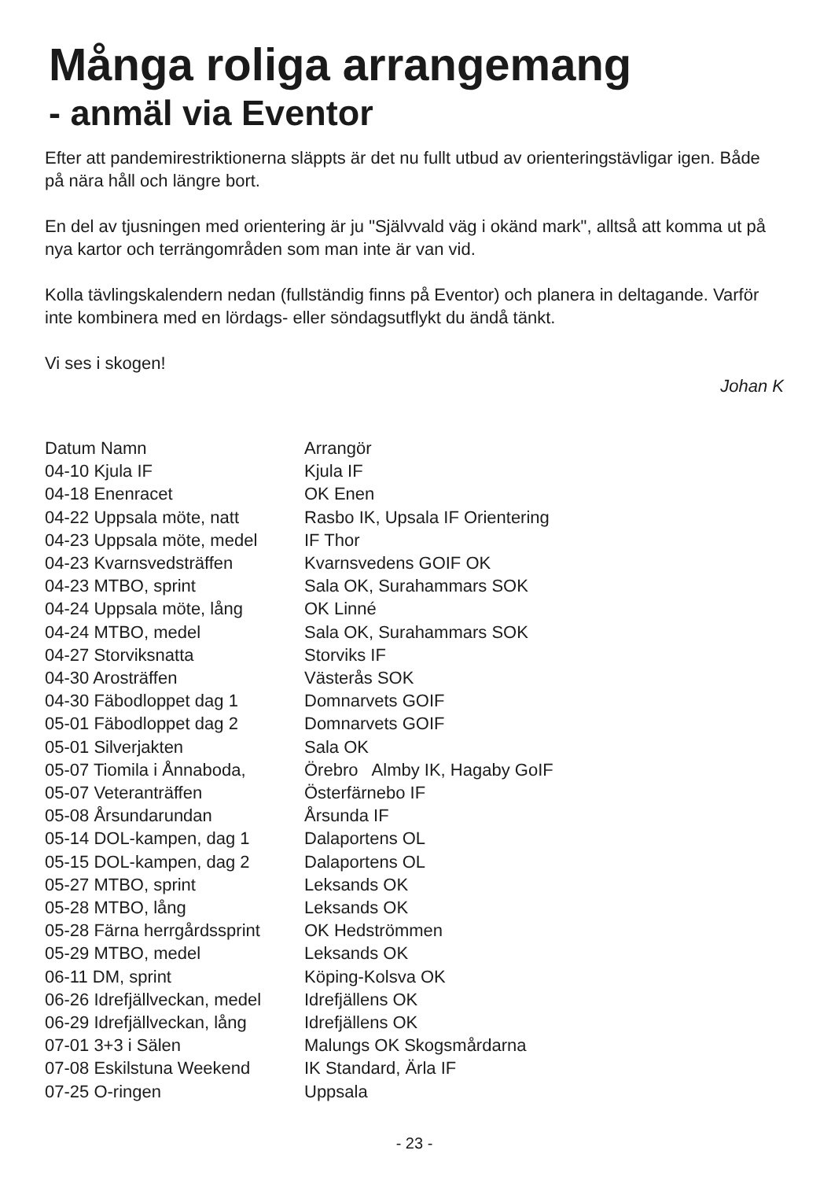Många roliga arrangemang
- anmäl via Eventor
Efter att pandemirestriktionerna släppts är det nu fullt utbud av orienteringstävligar igen. Både på nära håll och längre bort.
En del av tjusningen med orientering är ju "Självvald väg i okänd mark", alltså att komma ut på nya kartor och terrängområden som man inte är van vid.
Kolla tävlingskalendern nedan (fullständig finns på Eventor) och planera in deltagande. Varför inte kombinera med en lördags- eller söndagsutflykt du ändå tänkt.
Vi ses i skogen!
Johan K
| Datum Namn | Arrangör |
| --- | --- |
| 04-10 Kjula IF | Kjula IF |
| 04-18 Enenracet | OK Enen |
| 04-22 Uppsala möte, natt | Rasbo IK, Upsala IF Orientering |
| 04-23 Uppsala möte, medel | IF Thor |
| 04-23 Kvarnsvedsträffen | Kvarnsvedens GOIF OK |
| 04-23 MTBO, sprint | Sala OK, Surahammars SOK |
| 04-24 Uppsala möte, lång | OK Linné |
| 04-24 MTBO, medel | Sala OK, Surahammars SOK |
| 04-27 Storviksnatta | Storviks IF |
| 04-30 Arosträffen | Västerås SOK |
| 04-30 Fäbodloppet dag 1 | Domnarvets GOIF |
| 05-01 Fäbodloppet dag 2 | Domnarvets GOIF |
| 05-01 Silverjakten | Sala OK |
| 05-07 Tiomila i Ånnaboda, | Örebro Almby IK, Hagaby GoIF |
| 05-07 Veteranträffen | Österfärnebo IF |
| 05-08 Årsundarundan | Årsunda IF |
| 05-14 DOL-kampen, dag 1 | Dalaportens OL |
| 05-15 DOL-kampen, dag 2 | Dalaportens OL |
| 05-27 MTBO, sprint | Leksands OK |
| 05-28 MTBO, lång | Leksands OK |
| 05-28 Färna herrgårdssprint | OK Hedströmmen |
| 05-29 MTBO, medel | Leksands OK |
| 06-11 DM, sprint | Köping-Kolsva OK |
| 06-26 Idrefjällveckan, medel | Idrefjällens OK |
| 06-29 Idrefjällveckan, lång | Idrefjällens OK |
| 07-01 3+3 i Sälen | Malungs OK Skogsmårdarna |
| 07-08 Eskilstuna Weekend | IK Standard, Ärla IF |
| 07-25 O-ringen | Uppsala |
- 23 -